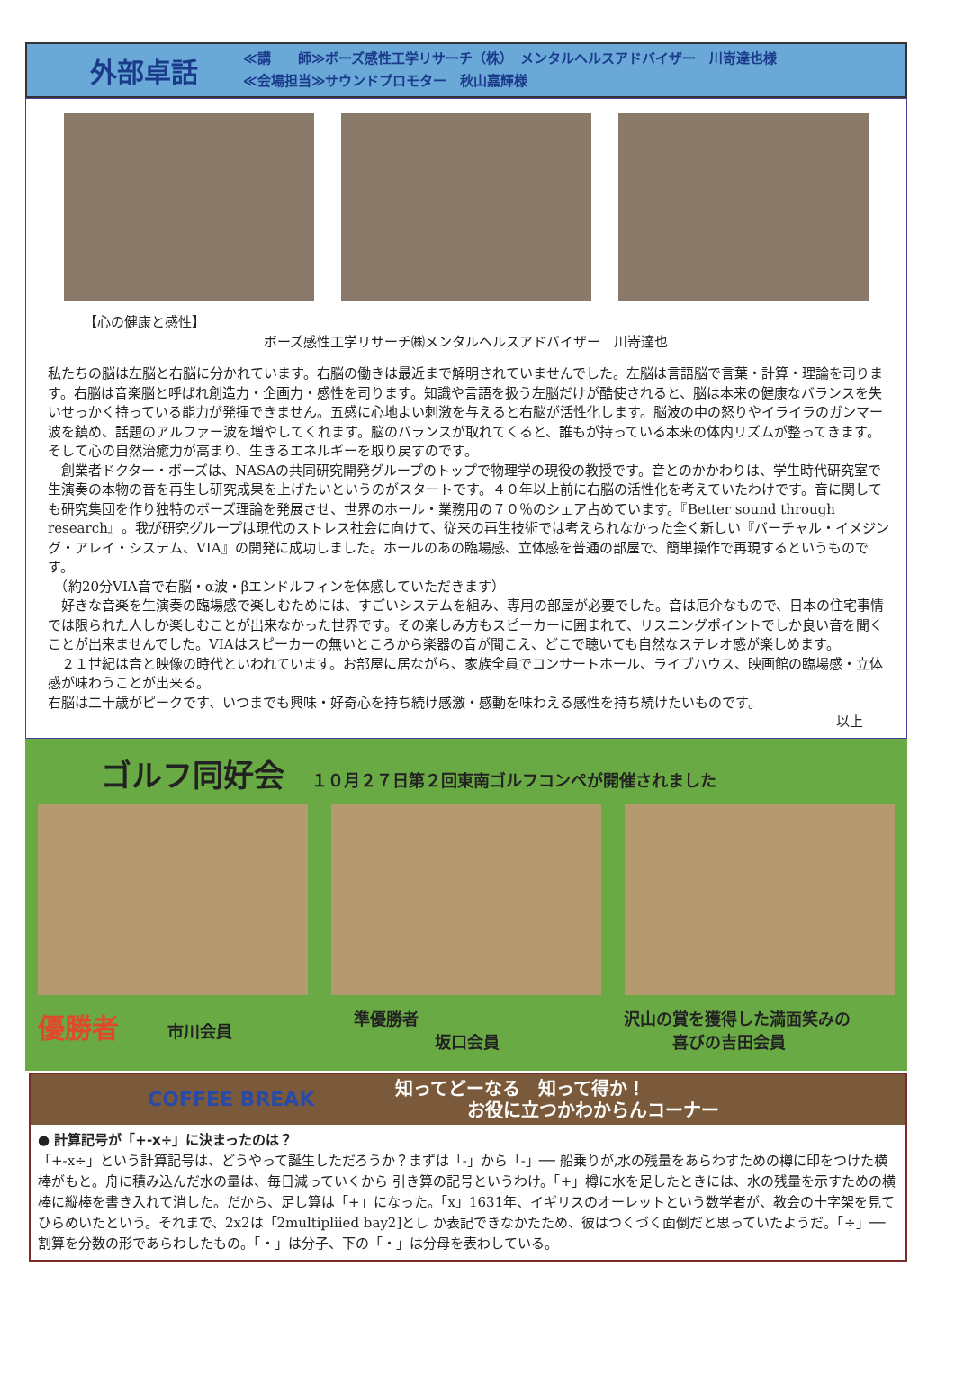外部卓話
≪講　　師≫ボーズ感性工学リサーチ（株）　メンタルヘルスアドバイザー　川嵜達也様
≪会場担当≫サウンドプロモター　秋山嘉輝様
【心の健康と感性】
ボーズ感性工学リサーチ㈱メンタルヘルスアドバイザー　川嵜達也
私たちの脳は左脳と右脳に分かれています。右脳の働きは最近まで解明されていませんでした。左脳は言語脳で言葉・計算・理論を司ります。右脳は音楽脳と呼ばれ創造力・企画力・感性を司ります。知識や言語を扱う左脳だけが酷使されると、脳は本来の健康なバランスを失いせっかく持っている能力が発揮できません。五感に心地よい刺激を与えると右脳が活性化します。脳波の中の怒りやイライラのガンマー波を鎮め、話題のアルファー波を増やしてくれます。脳のバランスが取れてくると、誰もが持っている本来の体内リズムが整ってきます。そして心の自然治癒力が高まり、生きるエネルギーを取り戻すのです。
　創業者ドクター・ボーズは、NASAの共同研究開発グループのトップで物理学の現役の教授です。音とのかかわりは、学生時代研究室で生演奏の本物の音を再生し研究成果を上げたいというのがスタートです。４０年以上前に右脳の活性化を考えていたわけです。音に関しても研究集団を作り独特のボーズ理論を発展させ、世界のホール・業務用の７０％のシェア占めています。『Better sound through research』。我が研究グループは現代のストレス社会に向けて、従来の再生技術では考えられなかった全く新しい『バーチャル・イメジング・アレイ・システム、VIA』の開発に成功しました。ホールのあの臨場感、立体感を普通の部屋で、簡単操作で再現するというものです。
　（約20分VIA音で右脳・α波・βエンドルフィンを体感していただきます）
　好きな音楽を生演奏の臨場感で楽しむためには、すごいシステムを組み、専用の部屋が必要でした。音は厄介なもので、日本の住宅事情では限られた人しか楽しむことが出来なかった世界です。その楽しみ方もスピーカーに囲まれて、リスニングポイントでしか良い音を聞くことが出来ませんでした。VIAはスピーカーの無いところから楽器の音が聞こえ、どこで聴いても自然なステレオ感が楽しめます。
　２１世紀は音と映像の時代といわれています。お部屋に居ながら、家族全員でコンサートホール、ライブハウス、映画館の臨場感・立体感が味わうことが出来る。
右脳は二十歳がピークです、いつまでも興味・好奇心を持ち続け感激・感動を味わえる感性を持ち続けたいものです。
以上
ゴルフ同好会
１０月２７日第２回東南ゴルフコンペが開催されました
優勝者　　　市川会員 準優勝者
　　　　　坂口会員
沢山の賞を獲得した満面笑みの
　　　喜びの吉田会員
COFFEE BREAK 知ってどーなる　知って得か！
　　　　お役に立つかわからんコーナー
● 計算記号が「+-x÷」に決まったのは？
「+-x÷」という計算記号は、どうやって誕生しただろうか？まずは「-」から「-」── 船乗りが,水の残量をあらわすための樽に印をつけた横棒がもと。舟に積み込んだ水の量は、毎日減っていくから 引き算の記号というわけ。「+」樽に水を足したときには、水の残量を示すための横棒に縦棒を書き入れて消した。だから、足し算は「+」になった。「x」1631年、イギリスのオーレットという数学者が、教会の十字架を見てひらめいたという。それまで、2x2は「2multipliied bay2]とし か表記できなかたため、彼はつくづく面倒だと思っていたようだ。「÷」── 割算を分数の形であらわしたもの。「・」は分子、下の「・」は分母を表わしている。